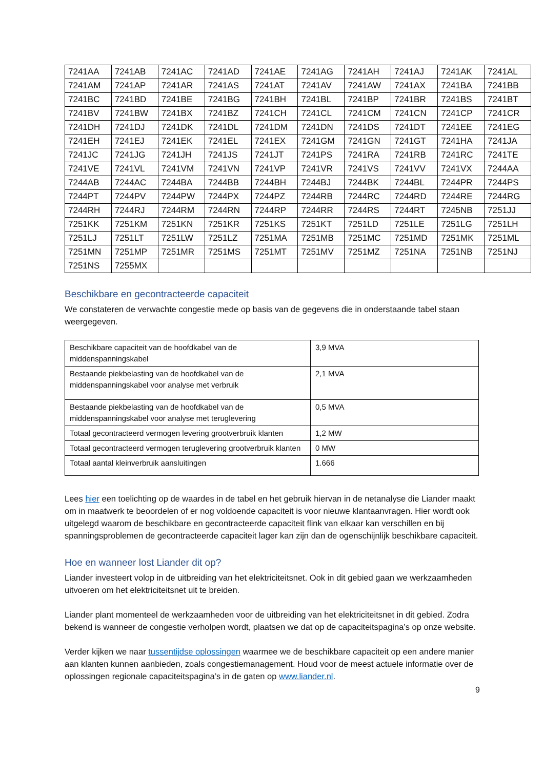| 7241AA | 7241AB | 7241AC | 7241AD | 7241AE | 7241AG | 7241AH | 7241AJ | 7241AK | 7241AL |
| 7241AM | 7241AP | 7241AR | 7241AS | 7241AT | 7241AV | 7241AW | 7241AX | 7241BA | 7241BB |
| 7241BC | 7241BD | 7241BE | 7241BG | 7241BH | 7241BL | 7241BP | 7241BR | 7241BS | 7241BT |
| 7241BV | 7241BW | 7241BX | 7241BZ | 7241CH | 7241CL | 7241CM | 7241CN | 7241CP | 7241CR |
| 7241DH | 7241DJ | 7241DK | 7241DL | 7241DM | 7241DN | 7241DS | 7241DT | 7241EE | 7241EG |
| 7241EH | 7241EJ | 7241EK | 7241EL | 7241EX | 7241GM | 7241GN | 7241GT | 7241HA | 7241JA |
| 7241JC | 7241JG | 7241JH | 7241JS | 7241JT | 7241PS | 7241RA | 7241RB | 7241RC | 7241TE |
| 7241VE | 7241VL | 7241VM | 7241VN | 7241VP | 7241VR | 7241VS | 7241VV | 7241VX | 7244AA |
| 7244AB | 7244AC | 7244BA | 7244BB | 7244BH | 7244BJ | 7244BK | 7244BL | 7244PR | 7244PS |
| 7244PT | 7244PV | 7244PW | 7244PX | 7244PZ | 7244RB | 7244RC | 7244RD | 7244RE | 7244RG |
| 7244RH | 7244RJ | 7244RM | 7244RN | 7244RP | 7244RR | 7244RS | 7244RT | 7245NB | 7251JJ |
| 7251KK | 7251KM | 7251KN | 7251KR | 7251KS | 7251KT | 7251LD | 7251LE | 7251LG | 7251LH |
| 7251LJ | 7251LT | 7251LW | 7251LZ | 7251MA | 7251MB | 7251MC | 7251MD | 7251MK | 7251ML |
| 7251MN | 7251MP | 7251MR | 7251MS | 7251MT | 7251MV | 7251MZ | 7251NA | 7251NB | 7251NJ |
| 7251NS | 7255MX | | | | | | | | |
Beschikbare en gecontracteerde capaciteit
We constateren de verwachte congestie mede op basis van de gegevens die in onderstaande tabel staan weergegeven.
| Beschikbare capaciteit van de hoofdkabel van de middenspanningskabel | 3,9 MVA |
| Bestaande piekbelasting van de hoofdkabel van de middenspanningskabel voor analyse met verbruik | 2,1 MVA |
| Bestaande piekbelasting van de hoofdkabel van de middenspanningskabel voor analyse met teruglevering | 0,5 MVA |
| Totaal gecontracteerd vermogen levering grootverbruik klanten | 1,2 MW |
| Totaal gecontracteerd vermogen teruglevering grootverbruik klanten | 0 MW |
| Totaal aantal kleinverbruik aansluitingen | 1.666 |
Lees hier een toelichting op de waardes in de tabel en het gebruik hiervan in de netanalyse die Liander maakt om in maatwerk te beoordelen of er nog voldoende capaciteit is voor nieuwe klantaanvragen. Hier wordt ook uitgelegd waarom de beschikbare en gecontracteerde capaciteit flink van elkaar kan verschillen en bij spanningsproblemen de gecontracteerde capaciteit lager kan zijn dan de ogenschijnlijk beschikbare capaciteit.
Hoe en wanneer lost Liander dit op?
Liander investeert volop in de uitbreiding van het elektriciteitsnet. Ook in dit gebied gaan we werkzaamheden uitvoeren om het elektriciteitsnet uit te breiden.
Liander plant momenteel de werkzaamheden voor de uitbreiding van het elektriciteitsnet in dit gebied. Zodra bekend is wanneer de congestie verholpen wordt, plaatsen we dat op de capaciteitspagina’s op onze website.
Verder kijken we naar tussentijdse oplossingen waarmee we de beschikbare capaciteit op een andere manier aan klanten kunnen aanbieden, zoals congestiemanagement. Houd voor de meest actuele informatie over de oplossingen regionale capaciteitspagina’s in de gaten op www.liander.nl.
9